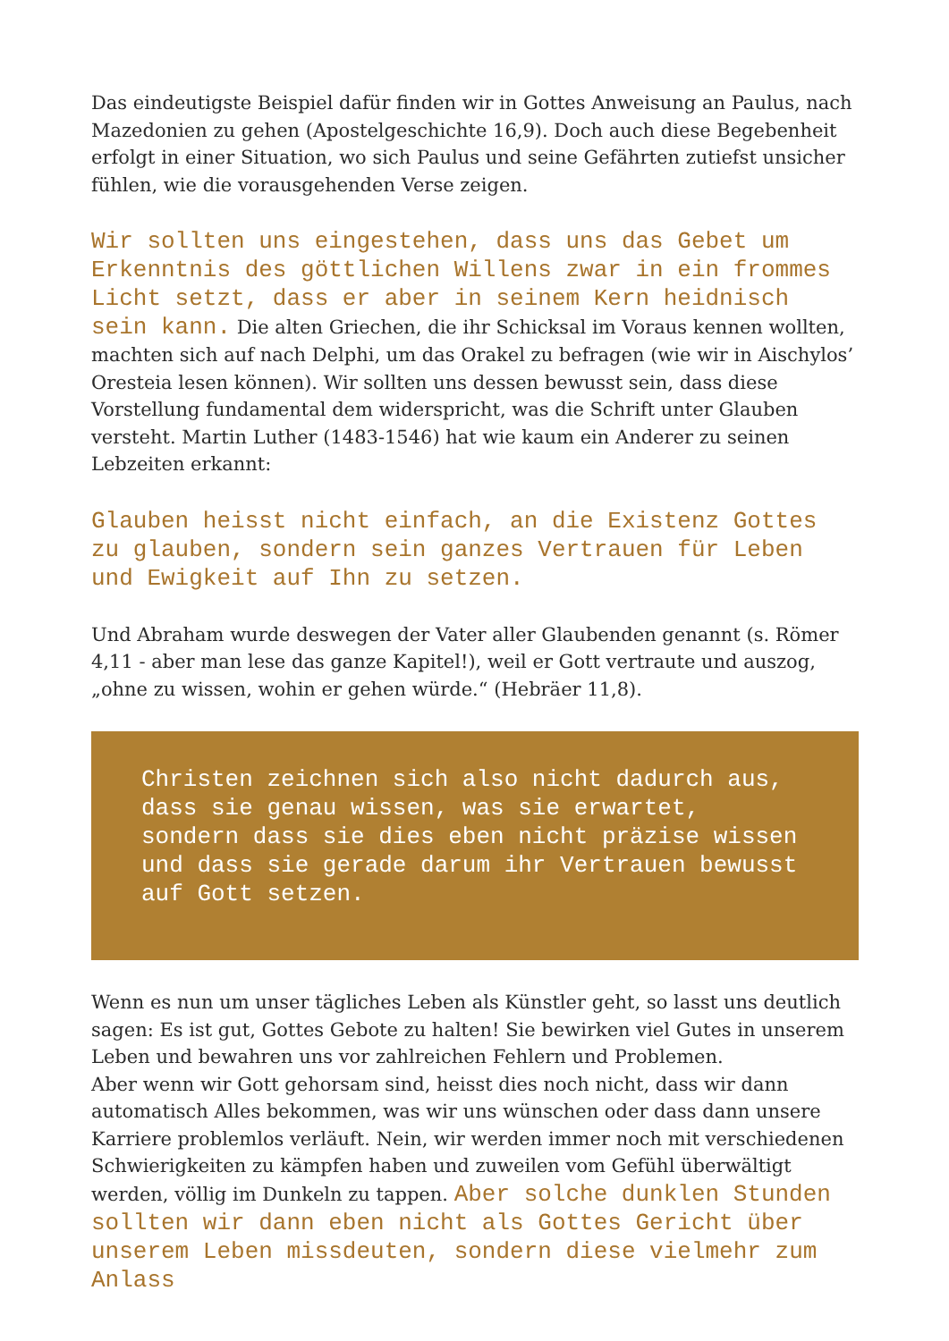Das eindeutigste Beispiel dafür finden wir in Gottes Anweisung an Paulus, nach Mazedonien zu gehen (Apostelgeschichte 16,9). Doch auch diese Begebenheit erfolgt in einer Situation, wo sich Paulus und seine Gefährten zutiefst unsicher fühlen, wie die vorausgehenden Verse zeigen.
Wir sollten uns eingestehen, dass uns das Gebet um Erkenntnis des göttlichen Willens zwar in ein frommes Licht setzt, dass er aber in seinem Kern heidnisch sein kann. Die alten Griechen, die ihr Schicksal im Voraus kennen wollten, machten sich auf nach Delphi, um das Orakel zu befragen (wie wir in Aischylos’ Oresteia lesen können). Wir sollten uns dessen bewusst sein, dass diese Vorstellung fundamental dem widerspricht, was die Schrift unter Glauben versteht. Martin Luther (1483-1546) hat wie kaum ein Anderer zu seinen Lebzeiten erkannt:
Glauben heisst nicht einfach, an die Existenz Gottes zu glauben, sondern sein ganzes Vertrauen für Leben und Ewigkeit auf Ihn zu setzen.
Und Abraham wurde deswegen der Vater aller Glaubenden genannt (s. Römer 4,11 - aber man lese das ganze Kapitel!), weil er Gott vertraute und auszog, „ohne zu wissen, wohin er gehen würde.“ (Hebräer 11,8).
Christen zeichnen sich also nicht dadurch aus, dass sie genau wissen, was sie erwartet, sondern dass sie dies eben nicht präzise wissen und dass sie gerade darum ihr Vertrauen bewusst auf Gott setzen.
Wenn es nun um unser tägliches Leben als Künstler geht, so lasst uns deutlich sagen: Es ist gut, Gottes Gebote zu halten! Sie bewirken viel Gutes in unserem Leben und bewahren uns vor zahlreichen Fehlern und Problemen.
Aber wenn wir Gott gehorsam sind, heisst dies noch nicht, dass wir dann automatisch Alles bekommen, was wir uns wünschen oder dass dann unsere Karriere problemlos verläuft. Nein, wir werden immer noch mit verschiedenen Schwierigkeiten zu kämpfen haben und zuweilen vom Gefühl überwältigt werden, völlig im Dunkeln zu tappen. Aber solche dunklen Stunden sollten wir dann eben nicht als Gottes Gericht über unserem Leben missdeuten, sondern diese vielmehr zum Anlass